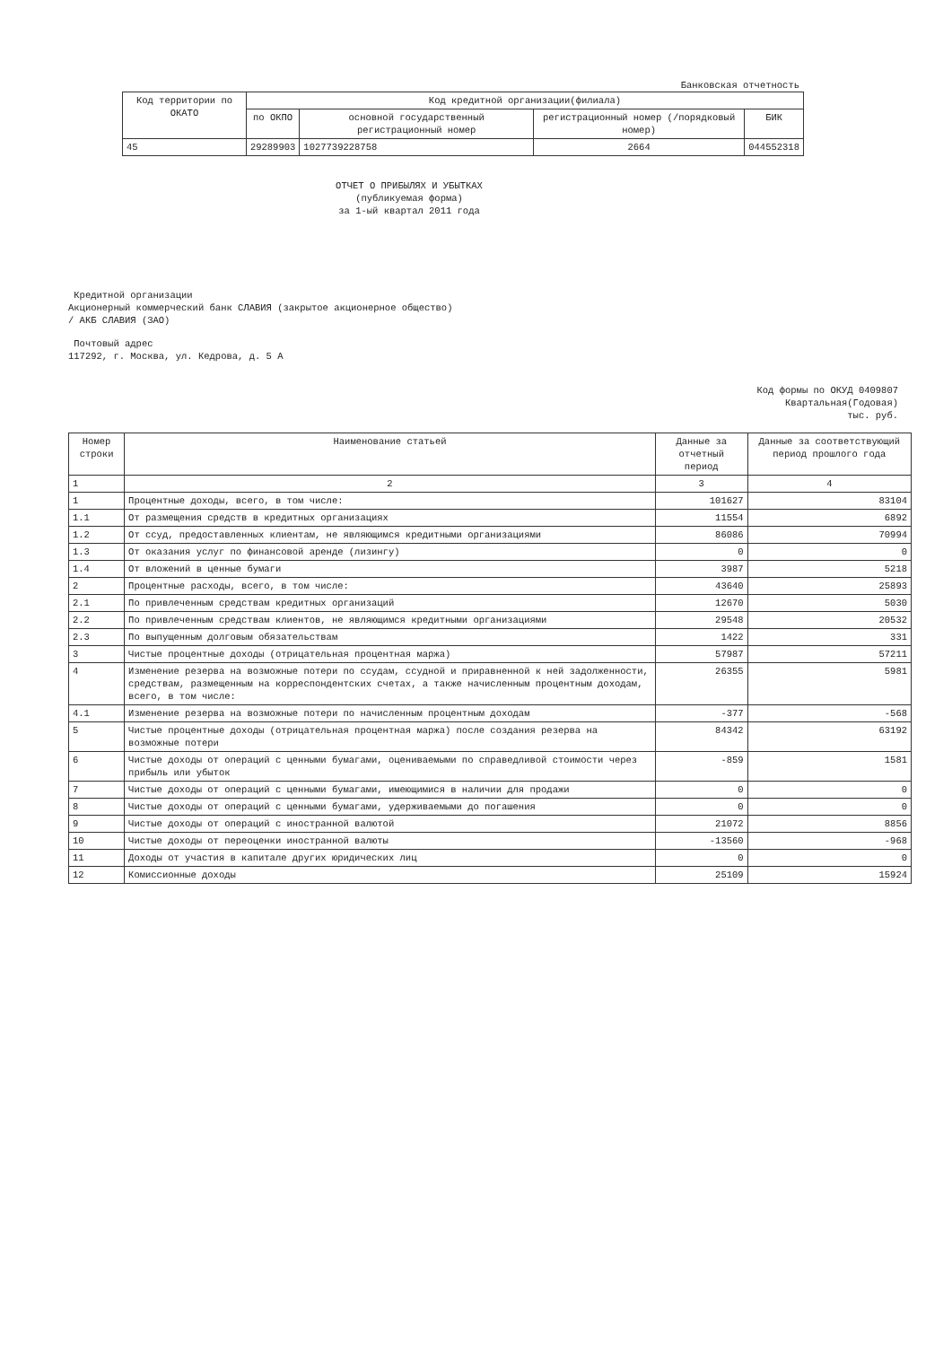Банковская отчетность
| Код территории по ОКАТО | Код кредитной организации(филиала) | | | |
| --- | --- | --- | --- | --- |
| | по ОКПО | основной государственный регистрационный номер | регистрационный номер (/порядковый номер) | БИК |
| 45 | 29289903 | 1027739228758 | 2664 | 044552318 |
ОТЧЕТ О ПРИБЫЛЯХ И УБЫТКАХ
(публикуемая форма)
за 1-ый квартал 2011 года
Кредитной организации
Акционерный коммерческий банк СЛАВИЯ (закрытое акционерное общество)
/ АКБ СЛАВИЯ (ЗАО)
Почтовый адрес
117292, г. Москва, ул. Кедрова, д. 5 А
Код формы по ОКУД 0409807
Квартальная(Годовая)
тыс. руб.
| Номер строки | Наименование статьей | Данные за отчетный период | Данные за соответствующий период прошлого года |
| --- | --- | --- | --- |
| 1 | 2 | 3 | 4 |
| 1 | Процентные доходы, всего, в том числе: | 101627 | 83104 |
| 1.1 | От размещения средств в кредитных организациях | 11554 | 6892 |
| 1.2 | От ссуд, предоставленных клиентам, не являющимся кредитными организациями | 86086 | 70994 |
| 1.3 | От оказания услуг по финансовой аренде (лизингу) | 0 | 0 |
| 1.4 | От вложений в ценные бумаги | 3987 | 5218 |
| 2 | Процентные расходы, всего, в том числе: | 43640 | 25893 |
| 2.1 | По привлеченным средствам кредитных организаций | 12670 | 5030 |
| 2.2 | По привлеченным средствам клиентов, не являющимся кредитными организациями | 29548 | 20532 |
| 2.3 | По выпущенным долговым обязательствам | 1422 | 331 |
| 3 | Чистые процентные доходы (отрицательная процентная маржа) | 57987 | 57211 |
| 4 | Изменение резерва на возможные потери по ссудам, ссудной и приравненной к ней задолженности, средствам, размещенным на корреспондентских счетах, а также начисленным процентным доходам, всего, в том числе: | 26355 | 5981 |
| 4.1 | Изменение резерва на возможные потери по начисленным процентным доходам | -377 | -568 |
| 5 | Чистые процентные доходы (отрицательная процентная маржа) после создания резерва на возможные потери | 84342 | 63192 |
| 6 | Чистые доходы от операций с ценными бумагами, оцениваемыми по справедливой стоимости через прибыль или убыток | -859 | 1581 |
| 7 | Чистые доходы от операций с ценными бумагами, имеющимися в наличии для продажи | 0 | 0 |
| 8 | Чистые доходы от операций с ценными бумагами, удерживаемыми до погашения | 0 | 0 |
| 9 | Чистые доходы от операций с иностранной валютой | 21072 | 8856 |
| 10 | Чистые доходы от переоценки иностранной валюты | -13560 | -968 |
| 11 | Доходы от участия в капитале других юридических лиц | 0 | 0 |
| 12 | Комиссионные доходы | 25109 | 15924 |